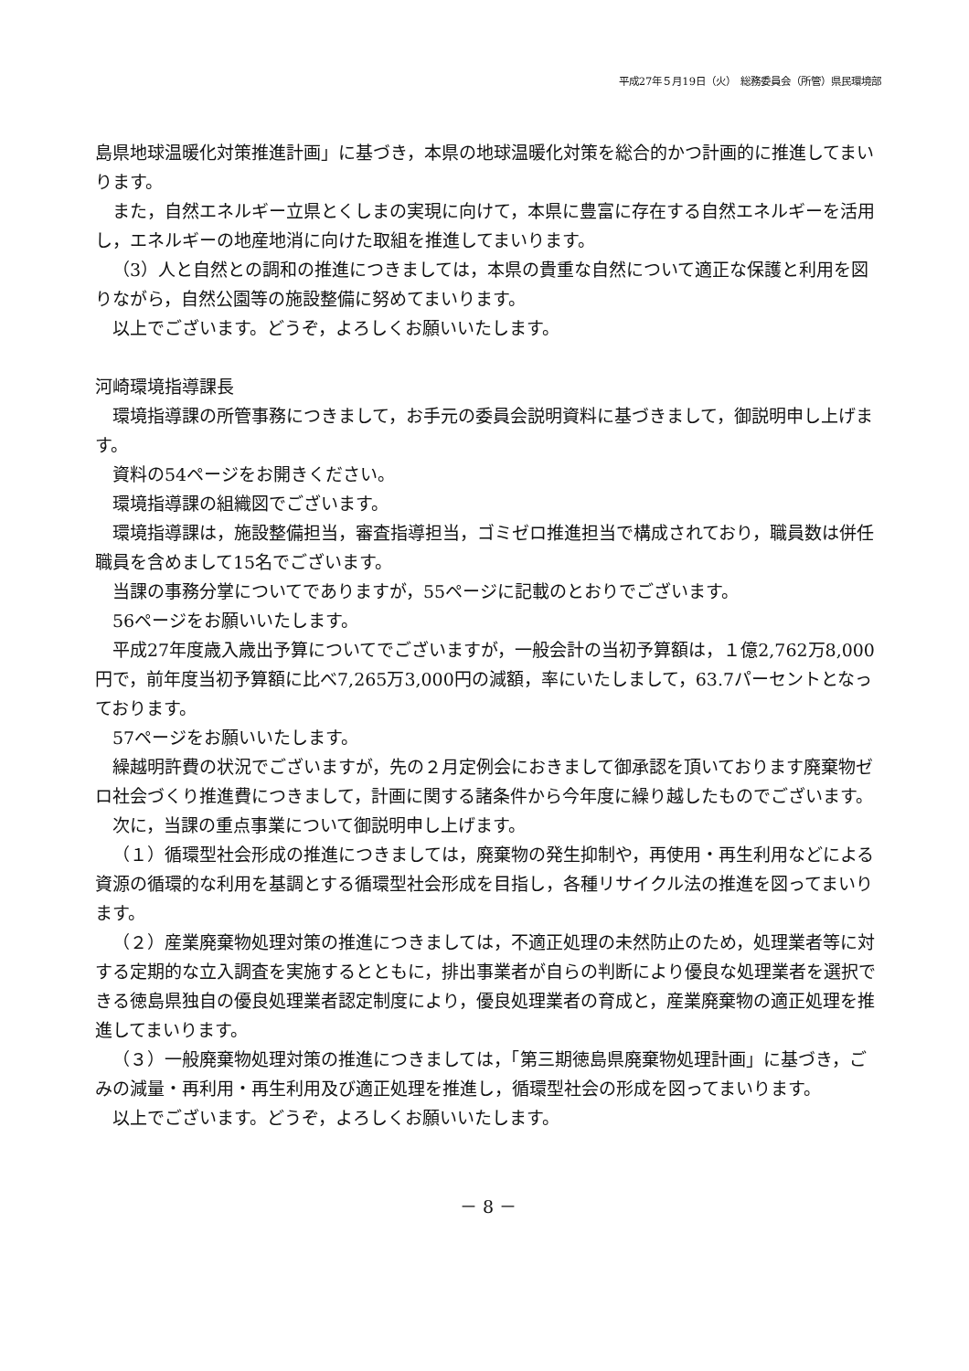平成27年５月19日（火）　総務委員会（所管）県民環境部
島県地球温暖化対策推進計画」に基づき，本県の地球温暖化対策を総合的かつ計画的に推進してまいります。
また，自然エネルギー立県とくしまの実現に向けて，本県に豊富に存在する自然エネルギーを活用し，エネルギーの地産地消に向けた取組を推進してまいります。
（3）人と自然との調和の推進につきましては，本県の貴重な自然について適正な保護と利用を図りながら，自然公園等の施設整備に努めてまいります。
以上でございます。どうぞ，よろしくお願いいたします。
河崎環境指導課長
環境指導課の所管事務につきまして，お手元の委員会説明資料に基づきまして，御説明申し上げます。
資料の54ページをお開きください。
環境指導課の組織図でございます。
環境指導課は，施設整備担当，審査指導担当，ゴミゼロ推進担当で構成されており，職員数は併任職員を含めまして15名でございます。
当課の事務分掌についてでありますが，55ページに記載のとおりでございます。
56ページをお願いいたします。
平成27年度歳入歳出予算についてでございますが，一般会計の当初予算額は，１億2,762万8,000円で，前年度当初予算額に比べ7,265万3,000円の減額，率にいたしまして，63.7パーセントとなっております。
57ページをお願いいたします。
繰越明許費の状況でございますが，先の２月定例会におきまして御承認を頂いております廃棄物ゼロ社会づくり推進費につきまして，計画に関する諸条件から今年度に繰り越したものでございます。
次に，当課の重点事業について御説明申し上げます。
（１）循環型社会形成の推進につきましては，廃棄物の発生抑制や，再使用・再生利用などによる資源の循環的な利用を基調とする循環型社会形成を目指し，各種リサイクル法の推進を図ってまいります。
（２）産業廃棄物処理対策の推進につきましては，不適正処理の未然防止のため，処理業者等に対する定期的な立入調査を実施するとともに，排出事業者が自らの判断により優良な処理業者を選択できる徳島県独自の優良処理業者認定制度により，優良処理業者の育成と，産業廃棄物の適正処理を推進してまいります。
（３）一般廃棄物処理対策の推進につきましては，「第三期徳島県廃棄物処理計画」に基づき，ごみの減量・再利用・再生利用及び適正処理を推進し，循環型社会の形成を図ってまいります。
以上でございます。どうぞ，よろしくお願いいたします。
－ 8 －